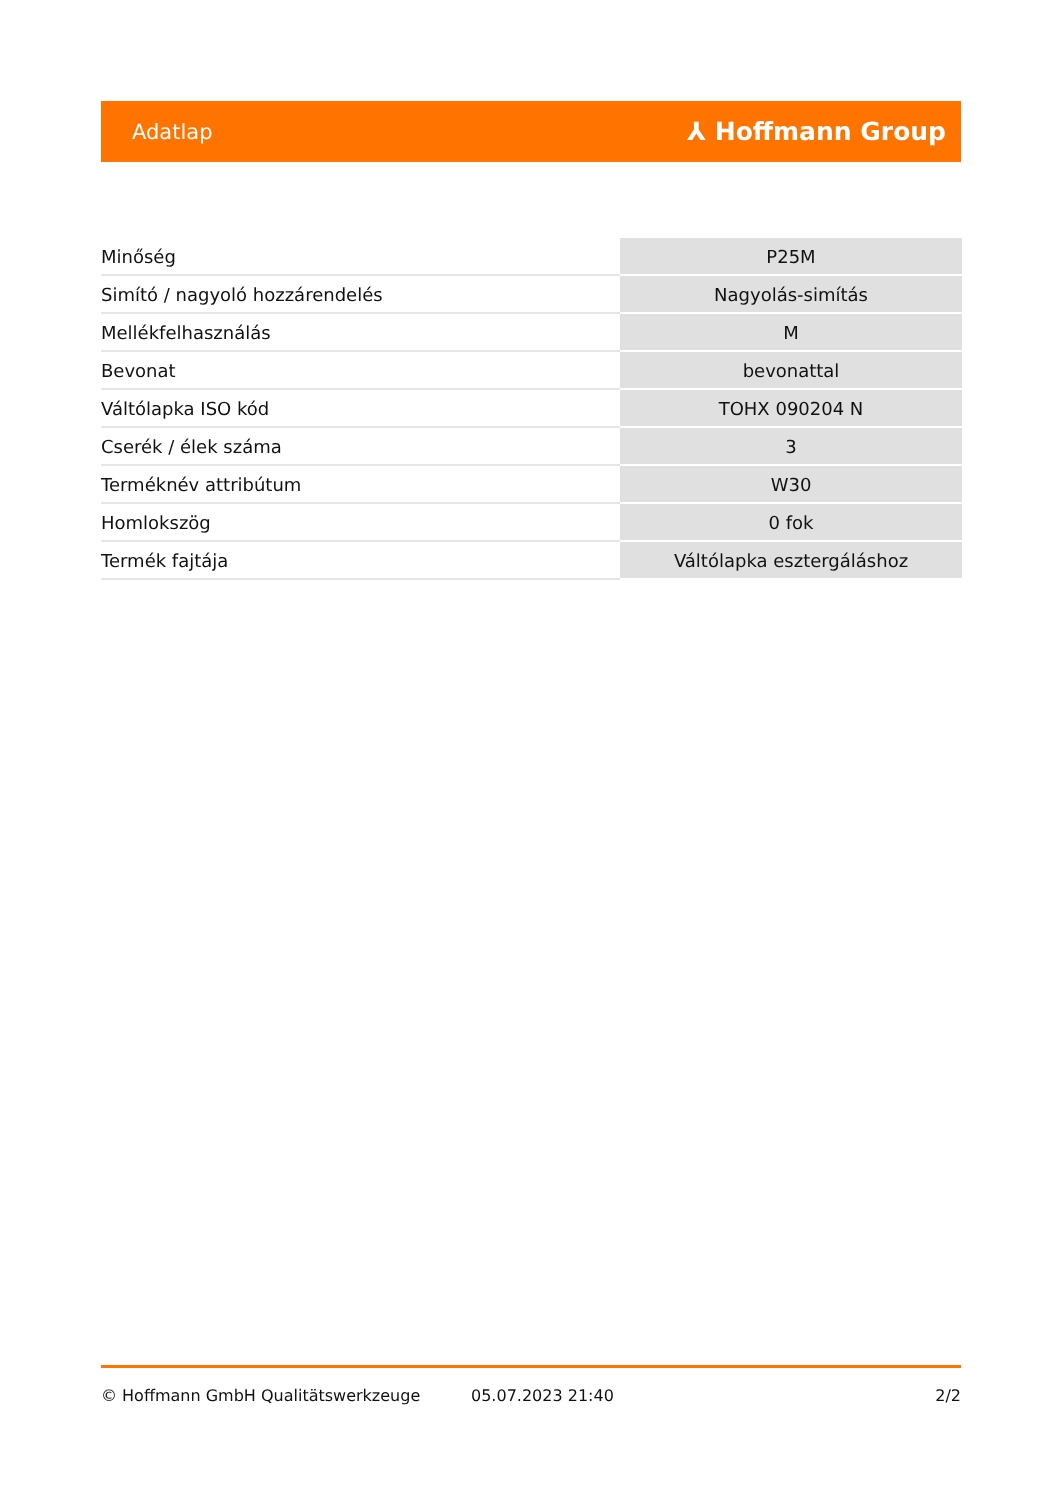Adatlap ⅄ Hoffmann Group
| Minőség | P25M |
| Simító / nagyoló hozzárendelés | Nagyolás-simítás |
| Mellékfelhasználás | M |
| Bevonat | bevonattal |
| Váltólapka ISO kód | TOHX 090204 N |
| Cserék / élek száma | 3 |
| Terméknév attribútum | W30 |
| Homlokszög | 0 fok |
| Termék fajtája | Váltólapka esztergáláshoz |
© Hoffmann GmbH Qualitätswerkzeuge 05.07.2023 21:40 2/2